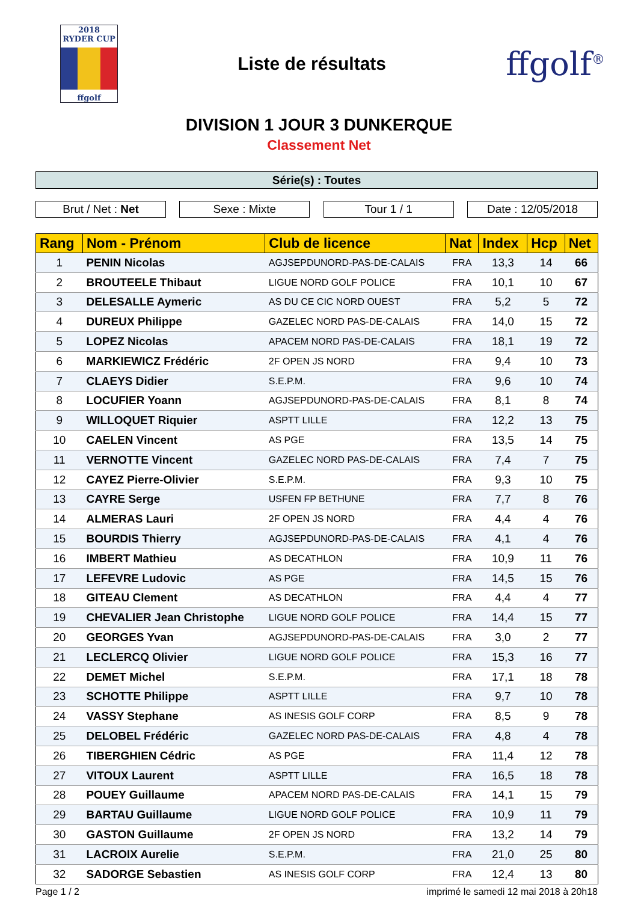2018
RYDER CUP
ffgolf
Liste de résultats
ffgolf<sup>®</sup>
DIVISION 1 JOUR 3 DUNKERQUE
Classement Net
Série(s) : Toutes
Brut / Net : Net Sexe : Mixte Tour 1 / 1 Date : 12/05/2018
| Rang | Nom - Prénom | Club de licence | Nat | Index | Hcp | Net |
| --- | --- | --- | --- | --- | --- | --- |
| 1 | PENIN Nicolas | AGJSEPDUNORD-PAS-DE-CALAIS | FRA | 13,3 | 14 | 66 |
| 2 | BROUTEELE Thibaut | LIGUE NORD GOLF POLICE | FRA | 10,1 | 10 | 67 |
| 3 | DELESALLE Aymeric | AS DU CE CIC NORD OUEST | FRA | 5,2 | 5 | 72 |
| 4 | DUREUX Philippe | GAZELEC NORD PAS-DE-CALAIS | FRA | 14,0 | 15 | 72 |
| 5 | LOPEZ Nicolas | APACEM NORD PAS-DE-CALAIS | FRA | 18,1 | 19 | 72 |
| 6 | MARKIEWICZ Frédéric | 2F OPEN JS NORD | FRA | 9,4 | 10 | 73 |
| 7 | CLAEYS Didier | S.E.P.M. | FRA | 9,6 | 10 | 74 |
| 8 | LOCUFIER Yoann | AGJSEPDUNORD-PAS-DE-CALAIS | FRA | 8,1 | 8 | 74 |
| 9 | WILLOQUET Riquier | ASPTT LILLE | FRA | 12,2 | 13 | 75 |
| 10 | CAELEN Vincent | AS PGE | FRA | 13,5 | 14 | 75 |
| 11 | VERNOTTE Vincent | GAZELEC NORD PAS-DE-CALAIS | FRA | 7,4 | 7 | 75 |
| 12 | CAYEZ Pierre-Olivier | S.E.P.M. | FRA | 9,3 | 10 | 75 |
| 13 | CAYRE Serge | USFEN FP BETHUNE | FRA | 7,7 | 8 | 76 |
| 14 | ALMERAS Lauri | 2F OPEN JS NORD | FRA | 4,4 | 4 | 76 |
| 15 | BOURDIS Thierry | AGJSEPDUNORD-PAS-DE-CALAIS | FRA | 4,1 | 4 | 76 |
| 16 | IMBERT Mathieu | AS DECATHLON | FRA | 10,9 | 11 | 76 |
| 17 | LEFEVRE Ludovic | AS PGE | FRA | 14,5 | 15 | 76 |
| 18 | GITEAU Clement | AS DECATHLON | FRA | 4,4 | 4 | 77 |
| 19 | CHEVALIER Jean Christophe | LIGUE NORD GOLF POLICE | FRA | 14,4 | 15 | 77 |
| 20 | GEORGES Yvan | AGJSEPDUNORD-PAS-DE-CALAIS | FRA | 3,0 | 2 | 77 |
| 21 | LECLERCQ Olivier | LIGUE NORD GOLF POLICE | FRA | 15,3 | 16 | 77 |
| 22 | DEMET Michel | S.E.P.M. | FRA | 17,1 | 18 | 78 |
| 23 | SCHOTTE Philippe | ASPTT LILLE | FRA | 9,7 | 10 | 78 |
| 24 | VASSY Stephane | AS INESIS GOLF CORP | FRA | 8,5 | 9 | 78 |
| 25 | DELOBEL Frédéric | GAZELEC NORD PAS-DE-CALAIS | FRA | 4,8 | 4 | 78 |
| 26 | TIBERGHIEN Cédric | AS PGE | FRA | 11,4 | 12 | 78 |
| 27 | VITOUX Laurent | ASPTT LILLE | FRA | 16,5 | 18 | 78 |
| 28 | POUEY Guillaume | APACEM NORD PAS-DE-CALAIS | FRA | 14,1 | 15 | 79 |
| 29 | BARTAU Guillaume | LIGUE NORD GOLF POLICE | FRA | 10,9 | 11 | 79 |
| 30 | GASTON Guillaume | 2F OPEN JS NORD | FRA | 13,2 | 14 | 79 |
| 31 | LACROIX Aurelie | S.E.P.M. | FRA | 21,0 | 25 | 80 |
| 32 | SADORGE Sebastien | AS INESIS GOLF CORP | FRA | 12,4 | 13 | 80 |
Page 1 / 2 imprimé le samedi 12 mai 2018 à 20h18